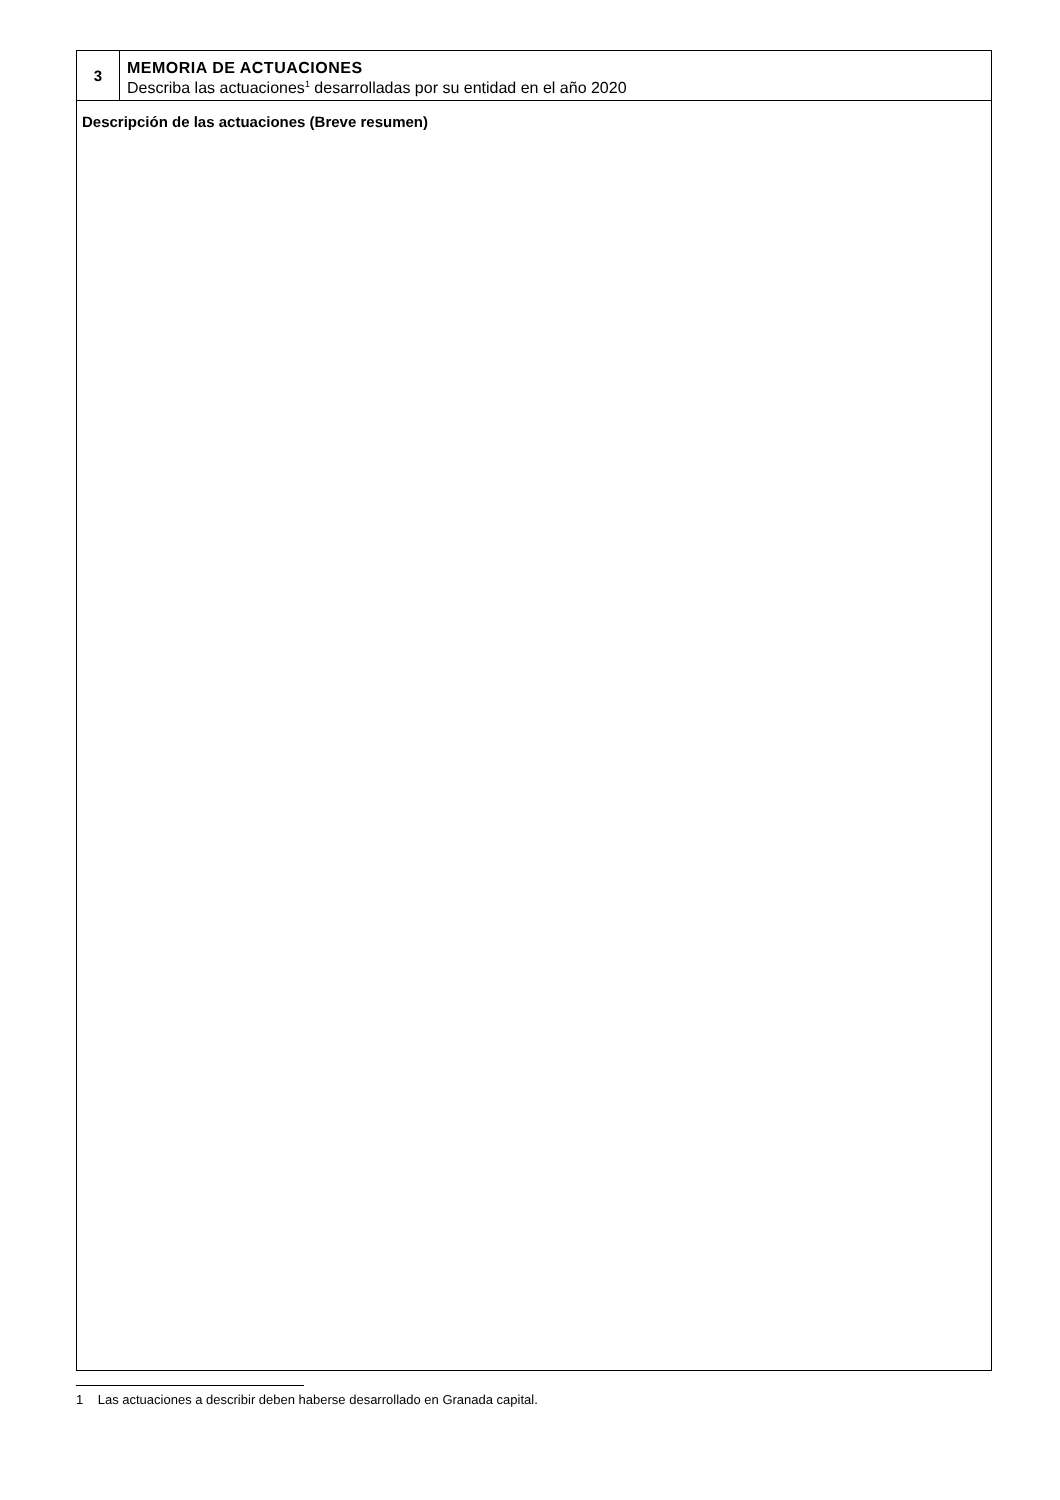| 3 | MEMORIA DE ACTUACIONES Describa las actuaciones<sup>1</sup> desarrolladas por su entidad en el año 2020 |
| Descripción de las actuaciones (Breve resumen) | |
1 Las actuaciones a describir deben haberse desarrollado en Granada capital.